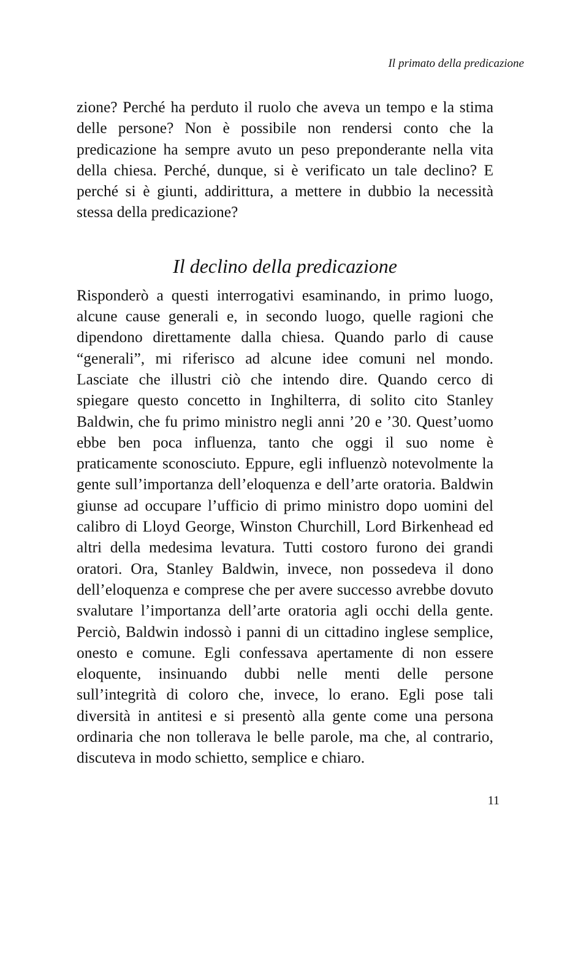Il primato della predicazione
zione? Perché ha perduto il ruolo che aveva un tempo e la stima delle persone? Non è possibile non rendersi conto che la predicazione ha sempre avuto un peso preponderante nella vita della chiesa. Perché, dunque, si è verificato un tale declino? E perché si è giunti, addirittura, a mettere in dubbio la necessità stessa della predicazione?
Il declino della predicazione
Risponderò a questi interrogativi esaminando, in primo luogo, alcune cause generali e, in secondo luogo, quelle ragioni che dipendono direttamente dalla chiesa. Quando parlo di cause “generali”, mi riferisco ad alcune idee comuni nel mondo. Lasciate che illustri ciò che intendo dire. Quando cerco di spiegare questo concetto in Inghilterra, di solito cito Stanley Baldwin, che fu primo ministro negli anni ’20 e ’30. Quest’uomo ebbe ben poca influenza, tanto che oggi il suo nome è praticamente sconosciuto. Eppure, egli influenzò notevolmente la gente sull’importanza dell’eloquenza e dell’arte oratoria. Baldwin giunse ad occupare l’ufficio di primo ministro dopo uomini del calibro di Lloyd George, Winston Churchill, Lord Birkenhead ed altri della medesima levatura. Tutti costoro furono dei grandi oratori. Ora, Stanley Baldwin, invece, non possedeva il dono dell’eloquenza e comprese che per avere successo avrebbe dovuto svalutare l’importanza dell’arte oratoria agli occhi della gente. Perciò, Baldwin indossò i panni di un cittadino inglese semplice, onesto e comune. Egli confessava apertamente di non essere eloquente, insinuando dubbi nelle menti delle persone sull’integrità di coloro che, invece, lo erano. Egli pose tali diversità in antitesi e si presentò alla gente come una persona ordinaria che non tollerava le belle parole, ma che, al contrario, discuteva in modo schietto, semplice e chiaro.
11